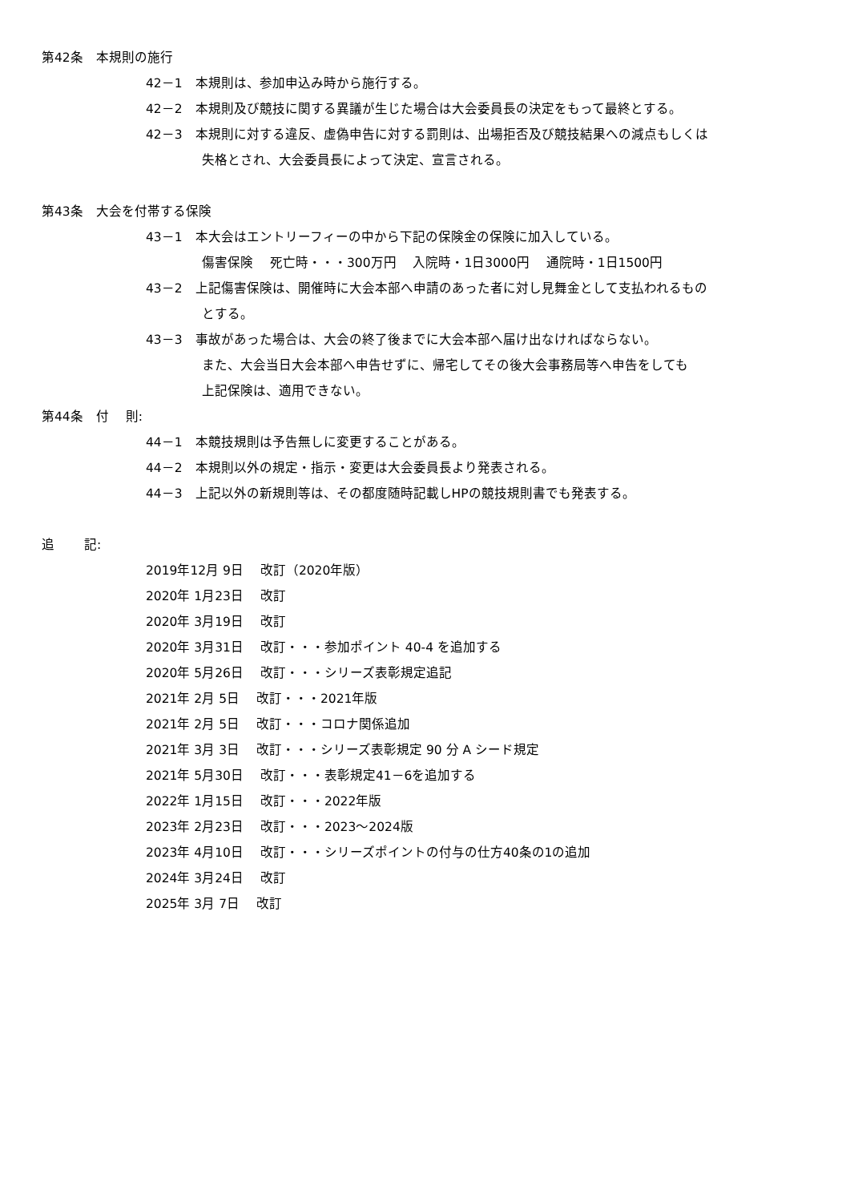第42条　本規則の施行
42－1　本規則は、参加申込み時から施行する。
42－2　本規則及び競技に関する異議が生じた場合は大会委員長の決定をもって最終とする。
42－3　本規則に対する違反、虚偽申告に対する罰則は、出場拒否及び競技結果への減点もしくは
失格とされ、大会委員長によって決定、宣言される。
第43条　大会を付帯する保険
43－1　本大会はエントリーフィーの中から下記の保険金の保険に加入している。
傷害保険　 死亡時・・・300万円　 入院時・1日3000円　 通院時・1日1500円
43－2　上記傷害保険は、開催時に大会本部へ申請のあった者に対し見舞金として支払われるもの
とする。
43－3　事故があった場合は、大会の終了後までに大会本部へ届け出なければならない。
また、大会当日大会本部へ申告せずに、帰宅してその後大会事務局等へ申告をしても
上記保険は、適用できない。
第44条　付　 則:
44－1　本競技規則は予告無しに変更することがある。
44－2　本規則以外の規定・指示・変更は大会委員長より発表される。
44－3　上記以外の新規則等は、その都度随時記載しHPの競技規則書でも発表する。
追　　 記:
2019年12月 9日　 改訂（2020年版）
2020年 1月23日　 改訂
2020年 3月19日　 改訂
2020年 3月31日　 改訂・・・参加ポイント 40-4 を追加する
2020年 5月26日　 改訂・・・シリーズ表彰規定追記
2021年 2月 5日　 改訂・・・2021年版
2021年 2月 5日　 改訂・・・コロナ関係追加
2021年 3月 3日　 改訂・・・シリーズ表彰規定 90 分 A シード規定
2021年 5月30日　 改訂・・・表彰規定41－6を追加する
2022年 1月15日　 改訂・・・2022年版
2023年 2月23日　 改訂・・・2023～2024版
2023年 4月10日　 改訂・・・シリーズポイントの付与の仕方40条の1の追加
2024年 3月24日　 改訂
2025年 3月 7日　 改訂